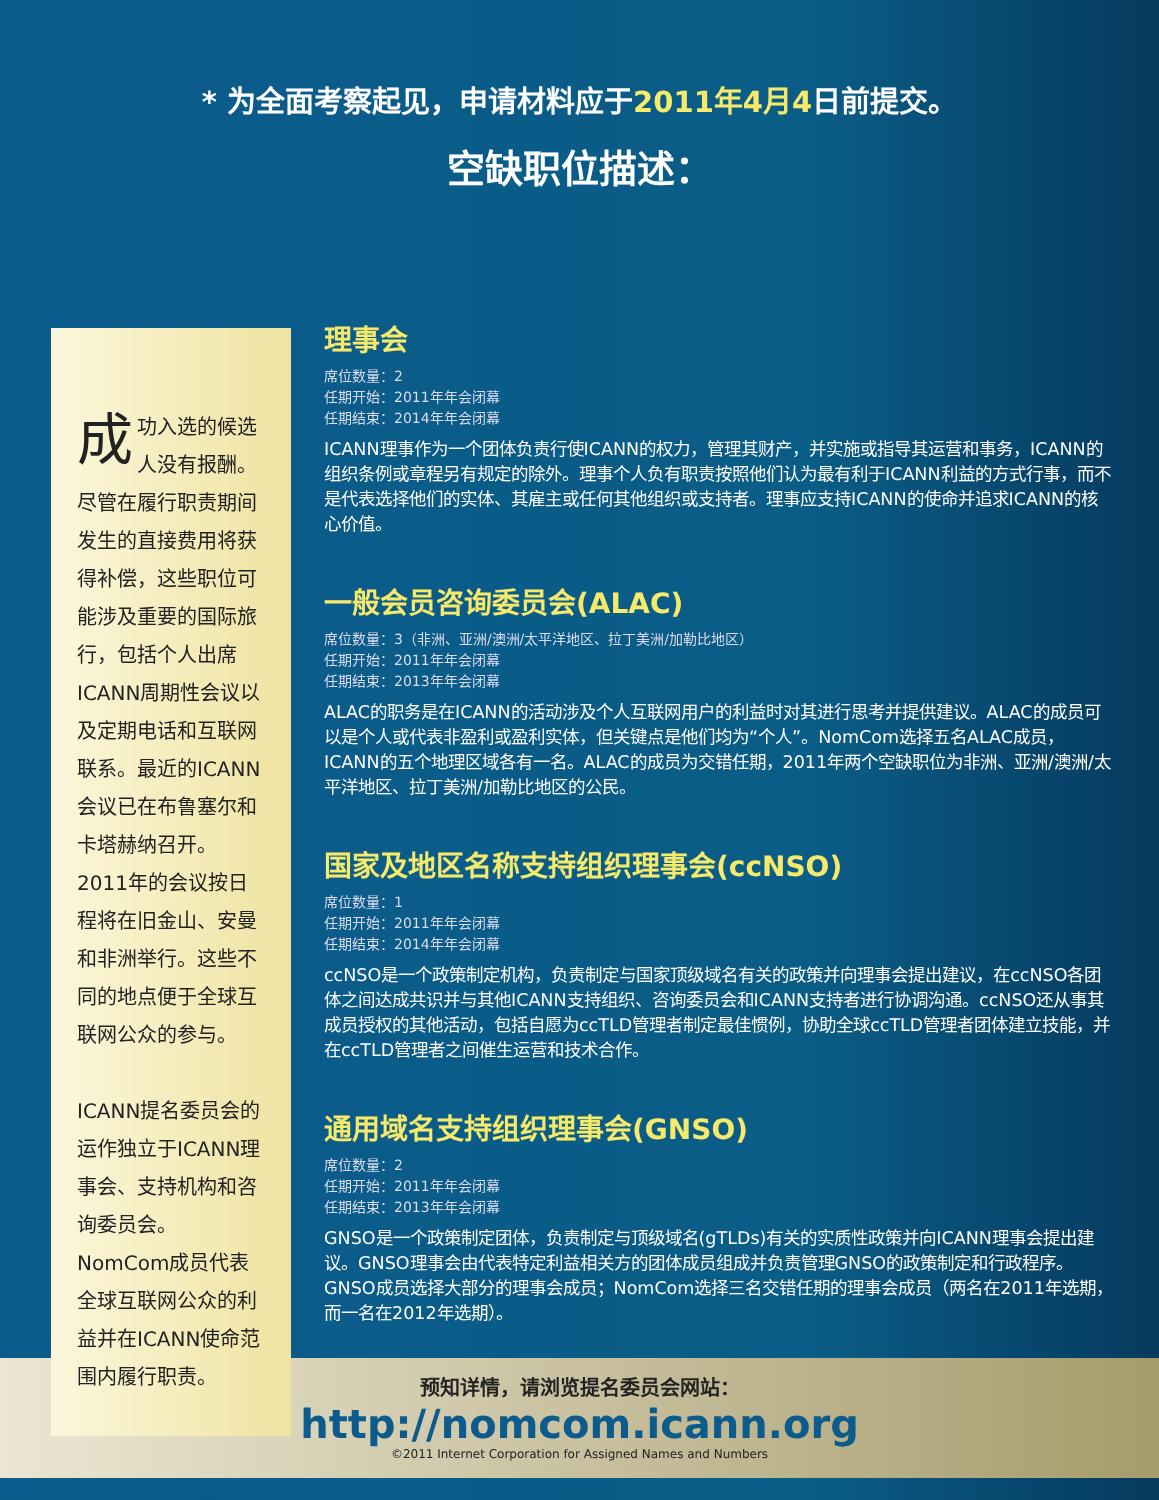* 为全面考察起见，申请材料应于2011年4月4日前提交。
空缺职位描述：
成功入选的候选人没有报酬。尽管在履行职责期间发生的直接费用将获得补偿，这些职位可能涉及重要的国际旅行，包括个人出席ICANN周期性会议以及定期电话和互联网联系。最近的ICANN会议已在布鲁塞尔和卡塔赫纳召开。2011年的会议按日程将在旧金山、安曼和非洲举行。这些不同的地点便于全球互联网公众的参与。
ICANN提名委员会的运作独立于ICANN理事会、支持机构和咨询委员会。NomCom成员代表全球互联网公众的利益并在ICANN使命范围内履行职责。
理事会
席位数量：2
任期开始：2011年年会闭幕
任期结束：2014年年会闭幕
ICANN理事作为一个团体负责行使ICANN的权力，管理其财产，并实施或指导其运营和事务，ICANN的组织条例或章程另有规定的除外。理事个人负有职责按照他们认为最有利于ICANN利益的方式行事，而不是代表选择他们的实体、其雇主或任何其他组织或支持者。理事应支持ICANN的使命并追求ICANN的核心价值。
一般会员咨询委员会(ALAC)
席位数量：3（非洲、亚洲/澳洲/太平洋地区、拉丁美洲/加勒比地区）
任期开始：2011年年会闭幕
任期结束：2013年年会闭幕
ALAC的职务是在ICANN的活动涉及个人互联网用户的利益时对其进行思考并提供建议。ALAC的成员可以是个人或代表非盈利或盈利实体，但关键点是他们均为“个人”。NomCom选择五名ALAC成员，ICANN的五个地理区域各有一名。ALAC的成员为交错任期，2011年两个空缺职位为非洲、亚洲/澳洲/太平洋地区、拉丁美洲/加勒比地区的公民。
国家及地区名称支持组织理事会(ccNSO)
席位数量：1
任期开始：2011年年会闭幕
任期结束：2014年年会闭幕
ccNSO是一个政策制定机构，负责制定与国家顶级域名有关的政策并向理事会提出建议，在ccNSO各团体之间达成共识并与其他ICANN支持组织、咨询委员会和ICANN支持者进行协调沟通。ccNSO还从事其成员授权的其他活动，包括自愿为ccTLD管理者制定最佳惯例，协助全球ccTLD管理者团体建立技能，并在ccTLD管理者之间催生运营和技术合作。
通用域名支持组织理事会(GNSO)
席位数量：2
任期开始：2011年年会闭幕
任期结束：2013年年会闭幕
GNSO是一个政策制定团体，负责制定与顶级域名(gTLDs)有关的实质性政策并向ICANN理事会提出建议。GNSO理事会由代表特定利益相关方的团体成员组成并负责管理GNSO的政策制定和行政程序。GNSO成员选择大部分的理事会成员；NomCom选择三名交错任期的理事会成员（两名在2011年选期，而一名在2012年选期）。
预知详情，请浏览提名委员会网站：
http://nomcom.icann.org
©2011 Internet Corporation for Assigned Names and Numbers